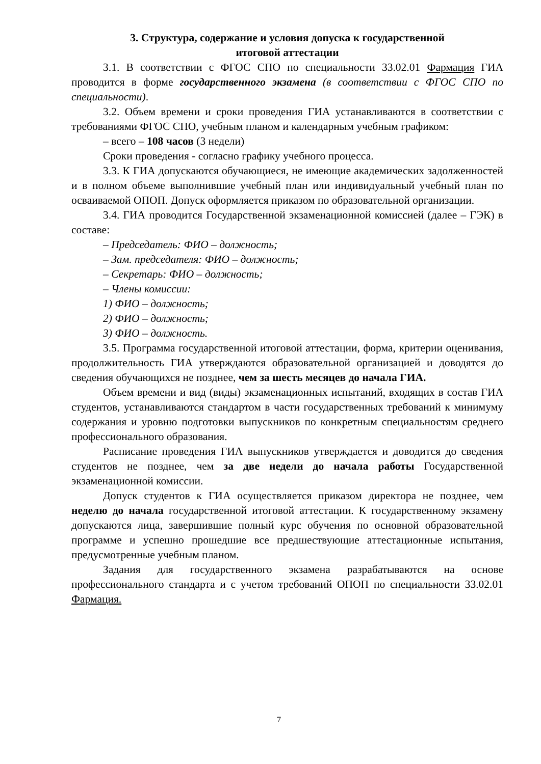3. Структура, содержание и условия допуска к государственной
итоговой аттестации
3.1. В соответствии с ФГОС СПО по специальности 33.02.01 Фармация ГИА проводится в форме государственного экзамена (в соответствии с ФГОС СПО по специальности).
3.2. Объем времени и сроки проведения ГИА устанавливаются в соответствии с требованиями ФГОС СПО, учебным планом и календарным учебным графиком:
– всего – 108 часов (3 недели)
Сроки проведения - согласно графику учебного процесса.
3.3. К ГИА допускаются обучающиеся, не имеющие академических задолженностей и в полном объеме выполнившие учебный план или индивидуальный учебный план по осваиваемой ОПОП. Допуск оформляется приказом по образовательной организации.
3.4. ГИА проводится Государственной экзаменационной комиссией (далее – ГЭК) в составе:
– Председатель: ФИО – должность;
– Зам. председателя: ФИО – должность;
– Секретарь: ФИО – должность;
– Члены комиссии:
1) ФИО – должность;
2) ФИО – должность;
3) ФИО – должность.
3.5. Программа государственной итоговой аттестации, форма, критерии оценивания, продолжительность ГИА утверждаются образовательной организацией и доводятся до сведения обучающихся не позднее, чем за шесть месяцев до начала ГИА.
Объем времени и вид (виды) экзаменационных испытаний, входящих в состав ГИА студентов, устанавливаются стандартом в части государственных требований к минимуму содержания и уровню подготовки выпускников по конкретным специальностям среднего профессионального образования.
Расписание проведения ГИА выпускников утверждается и доводится до сведения студентов не позднее, чем за две недели до начала работы Государственной экзаменационной комиссии.
Допуск студентов к ГИА осуществляется приказом директора не позднее, чем неделю до начала государственной итоговой аттестации. К государственному экзамену допускаются лица, завершившие полный курс обучения по основной образовательной программе и успешно прошедшие все предшествующие аттестационные испытания, предусмотренные учебным планом.
Задания для государственного экзамена разрабатываются на основе профессионального стандарта и с учетом требований ОПОП по специальности 33.02.01 Фармация.
7